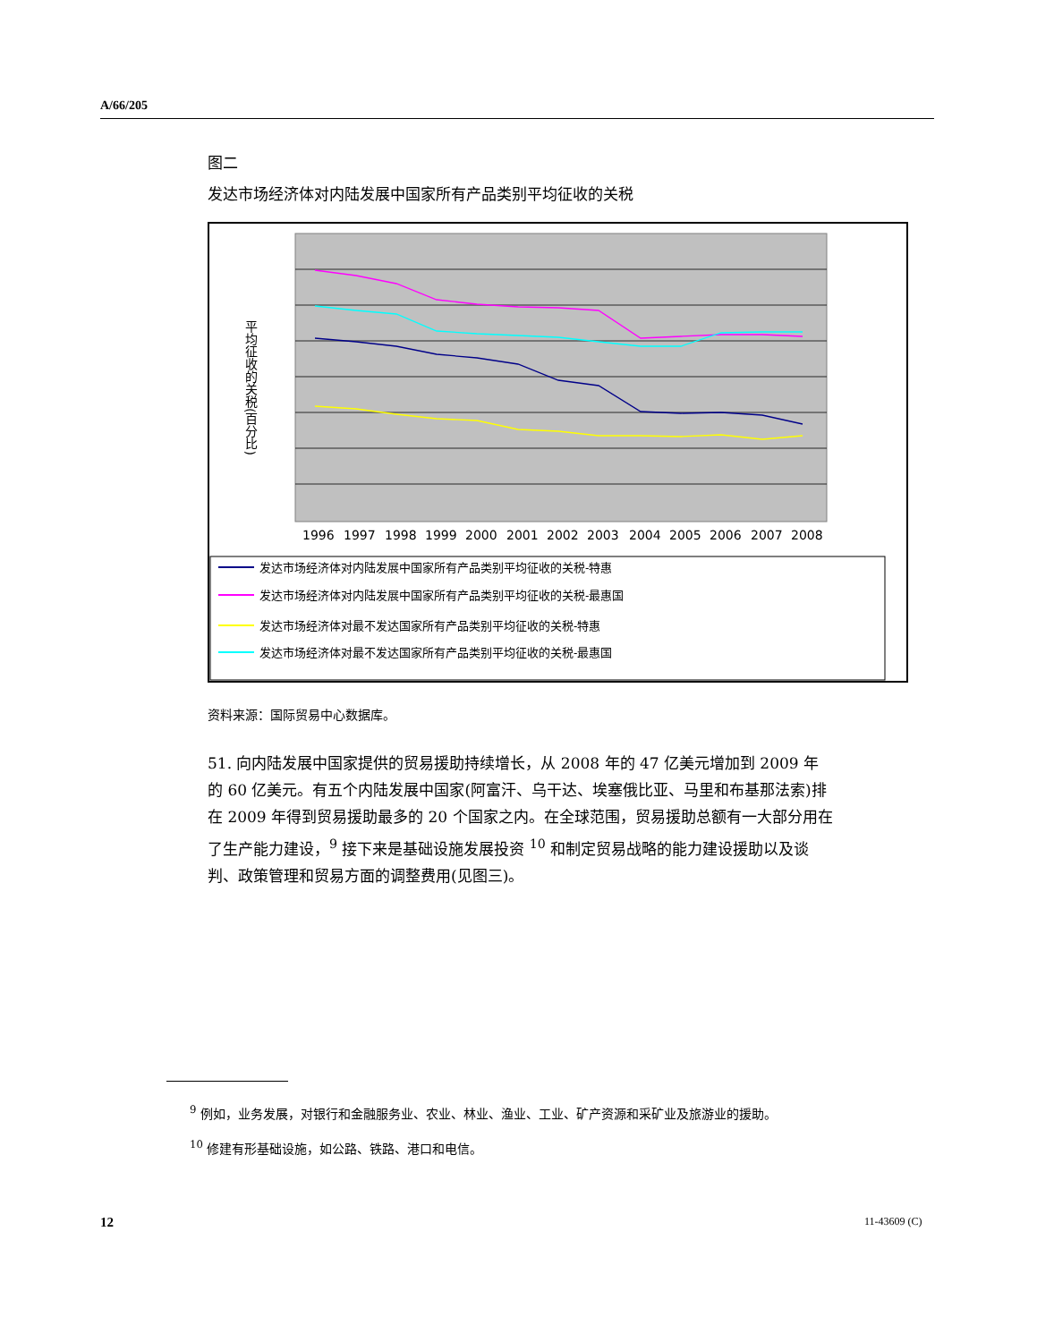A/66/205
图二
发达市场经济体对内陆发展中国家所有产品类别平均征收的关税
平均征收的关税(百分比)
1996
1997
1998
1999
2000
2001
2002
2003
2004
2005
2006
2007
2008
发达市场经济体对内陆发展中国家所有产品类别平均征收的关税-特惠
发达市场经济体对内陆发展中国家所有产品类别平均征收的关税-最惠国
发达市场经济体对最不发达国家所有产品类别平均征收的关税-特惠
发达市场经济体对最不发达国家所有产品类别平均征收的关税-最惠国
资料来源：国际贸易中心数据库。
51. 向内陆发展中国家提供的贸易援助持续增长，从 2008 年的 47 亿美元增加到 2009 年的 60 亿美元。有五个内陆发展中国家(阿富汗、乌干达、埃塞俄比亚、马里和布基那法索)排在 2009 年得到贸易援助最多的 20 个国家之内。在全球范围，贸易援助总额有一大部分用在了生产能力建设，<sup>9</sup> 接下来是基础设施发展投资 <sup>10</sup> 和制定贸易战略的能力建设援助以及谈判、政策管理和贸易方面的调整费用(见图三)。
<sup>9</sup> 例如，业务发展，对银行和金融服务业、农业、林业、渔业、工业、矿产资源和采矿业及旅游业的援助。
<sup>10</sup> 修建有形基础设施，如公路、铁路、港口和电信。
12 11-43609 (C)